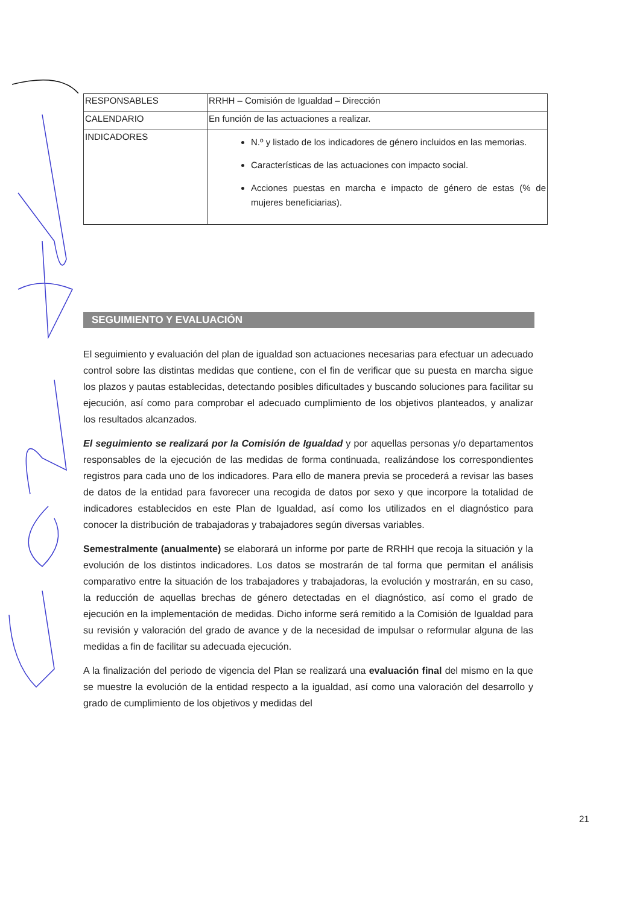| RESPONSABLES | RRHH – Comisión de Igualdad – Dirección |
| CALENDARIO | En función de las actuaciones a realizar. |
| INDICADORES | N.º y listado de los indicadores de género incluidos en las memorias. Características de las actuaciones con impacto social. Acciones puestas en marcha e impacto de género de estas (% de mujeres beneficiarias). |
SEGUIMIENTO Y EVALUACIÓN
El seguimiento y evaluación del plan de igualdad son actuaciones necesarias para efectuar un adecuado control sobre las distintas medidas que contiene, con el fin de verificar que su puesta en marcha sigue los plazos y pautas establecidas, detectando posibles dificultades y buscando soluciones para facilitar su ejecución, así como para comprobar el adecuado cumplimiento de los objetivos planteados, y analizar los resultados alcanzados.
El seguimiento se realizará por la Comisión de Igualdad y por aquellas personas y/o departamentos responsables de la ejecución de las medidas de forma continuada, realizándose los correspondientes registros para cada uno de los indicadores. Para ello de manera previa se procederá a revisar las bases de datos de la entidad para favorecer una recogida de datos por sexo y que incorpore la totalidad de indicadores establecidos en este Plan de Igualdad, así como los utilizados en el diagnóstico para conocer la distribución de trabajadoras y trabajadores según diversas variables.
Semestralmente (anualmente) se elaborará un informe por parte de RRHH que recoja la situación y la evolución de los distintos indicadores. Los datos se mostrarán de tal forma que permitan el análisis comparativo entre la situación de los trabajadores y trabajadoras, la evolución y mostrarán, en su caso, la reducción de aquellas brechas de género detectadas en el diagnóstico, así como el grado de ejecución en la implementación de medidas. Dicho informe será remitido a la Comisión de Igualdad para su revisión y valoración del grado de avance y de la necesidad de impulsar o reformular alguna de las medidas a fin de facilitar su adecuada ejecución.
A la finalización del periodo de vigencia del Plan se realizará una evaluación final del mismo en la que se muestre la evolución de la entidad respecto a la igualdad, así como una valoración del desarrollo y grado de cumplimiento de los objetivos y medidas del
21